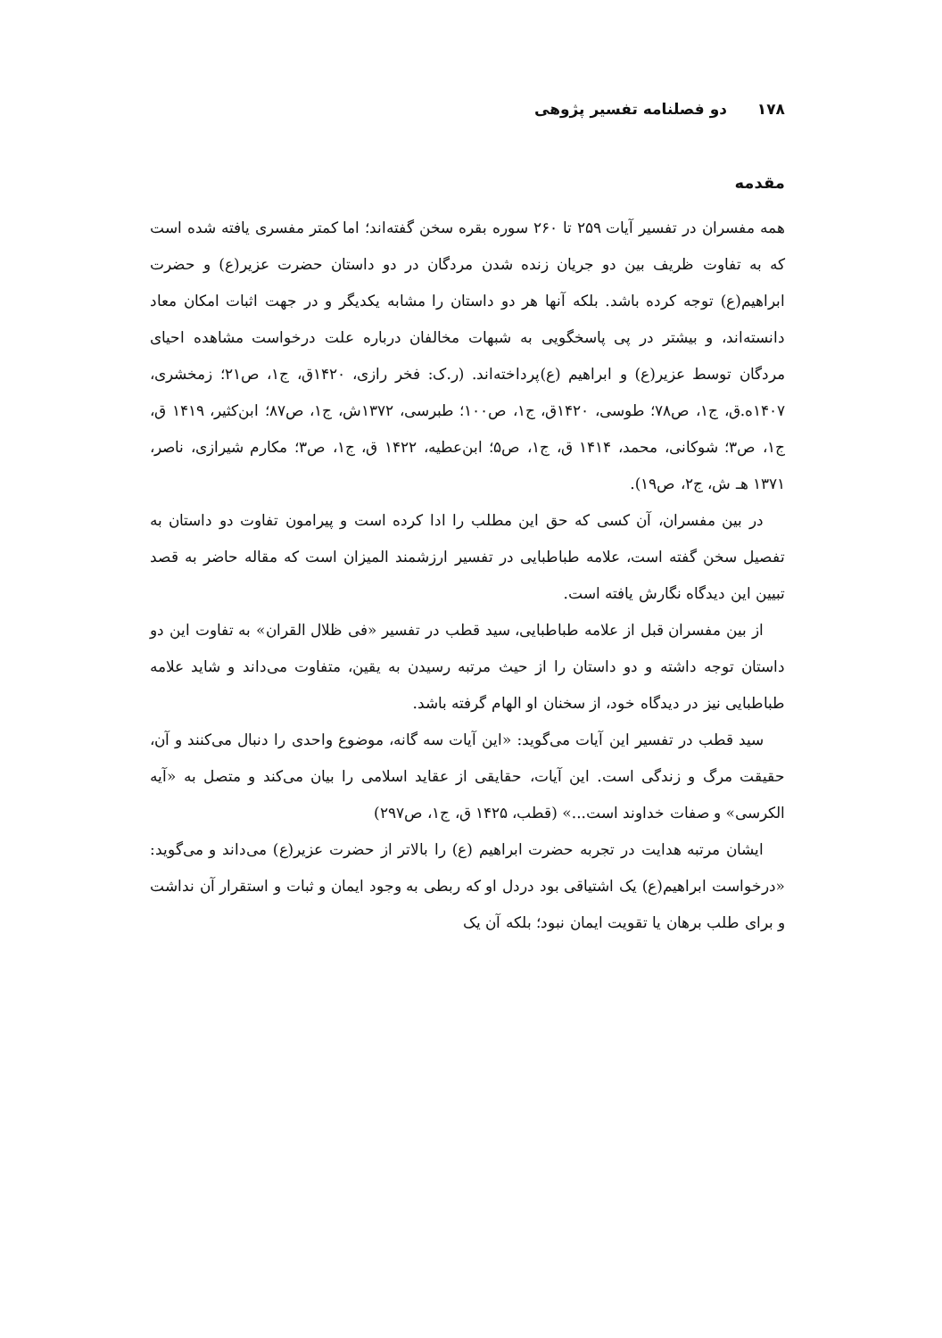۱۷۸ دو فصلنامه تفسیر پژوهی
مقدمه
همه مفسران در تفسیر آیات ۲۵۹ تا ۲۶۰ سوره بقره سخن گفته‌اند؛ اما کمتر مفسری یافته شده است که به تفاوت ظریف بین دو جریان زنده شدن مردگان در دو داستان حضرت عزیر(ع) و حضرت ابراهیم(ع) توجه کرده باشد. بلکه آنها هر دو داستان را مشابه یکدیگر و در جهت اثبات امکان معاد دانسته‌اند، و بیشتر در پی پاسخگویی به شبهات مخالفان درباره علت درخواست مشاهده احیای مردگان توسط عزیر(ع) و ابراهیم (ع)پرداخته‌اند. (ر.ک: فخر رازی، ۱۴۲۰ق، ج۱، ص۲۱؛ زمخشری، ۱۴۰۷ه.ق، ج۱، ص۷۸؛ طوسی، ۱۴۲۰ق، ج۱، ص۱۰۰؛ طبرسی، ۱۳۷۲ش، ج۱، ص۸۷؛ ابن‌کثیر، ۱۴۱۹ ق، ج۱، ص۳؛ شوکانی، محمد، ۱۴۱۴ ق، ج۱، ص۵؛ ابن‌عطیه، ۱۴۲۲ ق، ج۱، ص۳؛ مکارم شیرازی، ناصر، ۱۳۷۱ هـ ش، ج۲، ص۱۹).
در بین مفسران، آن کسی که حق این مطلب را ادا کرده است و پیرامون تفاوت دو داستان به تفصیل سخن گفته است، علامه طباطبایی در تفسیر ارزشمند المیزان است که مقاله حاضر به قصد تبیین این دیدگاه نگارش یافته است.
از بین مفسران قبل از علامه طباطبایی، سید قطب در تفسیر «فی ظلال القران» به تفاوت این دو داستان توجه داشته و دو داستان را از حیث مرتبه رسیدن به یقین، متفاوت می‌داند و شاید علامه طباطبایی نیز در دیدگاه خود، از سخنان او الهام گرفته باشد.
سید قطب در تفسیر این آیات می‌گوید: «این آیات سه گانه، موضوع واحدی را دنبال می‌کنند و آن، حقیقت مرگ و زندگی است. این آیات، حقایقی از عقاید اسلامی را بیان می‌کند و متصل به «آیه الکرسی» و صفات خداوند است...» (قطب، ۱۴۲۵ ق، ج۱، ص۲۹۷)
ایشان مرتبه هدایت در تجربه حضرت ابراهیم (ع) را بالاتر از حضرت عزیر(ع) می‌داند و می‌گوید: «درخواست ابراهیم(ع) یک اشتیاقی بود دردل او که ربطی به وجود ایمان و ثبات و استقرار آن نداشت و برای طلب برهان یا تقویت ایمان نبود؛ بلکه آن یک